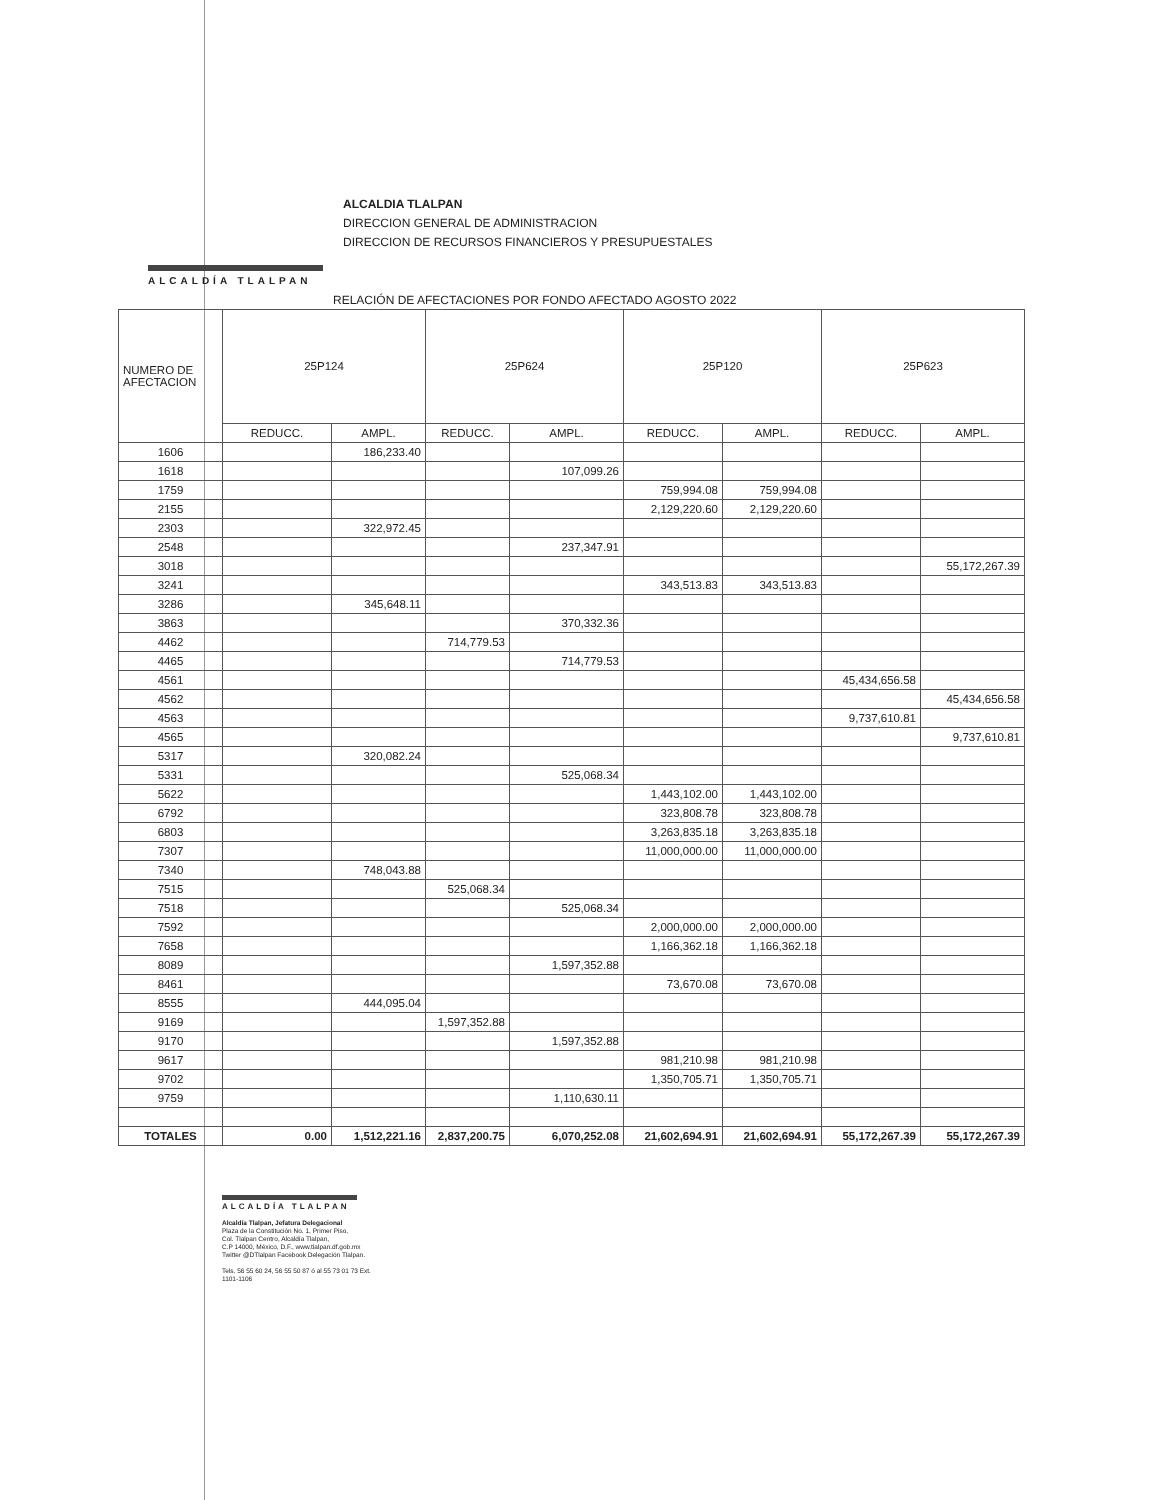ALCALDÍA TLALPAN
ALCALDIA TLALPAN
DIRECCION GENERAL DE ADMINISTRACION
DIRECCION DE RECURSOS FINANCIEROS Y PRESUPUESTALES
RELACIÓN DE AFECTACIONES POR FONDO AFECTADO AGOSTO 2022
| NUMERO DE AFECTACION | 25P124 | | 25P624 | | 25P120 | | 25P623 | |
| --- | --- | --- | --- | --- | --- | --- | --- | --- |
| | REDUCC. | AMPL. | REDUCC. | AMPL. | REDUCC. | AMPL. | REDUCC. | AMPL. |
| 1606 | | 186,233.40 | | | | | | |
| 1618 | | | | 107,099.26 | | | | |
| 1759 | | | | | 759,994.08 | 759,994.08 | | |
| 2155 | | | | | 2,129,220.60 | 2,129,220.60 | | |
| 2303 | | 322,972.45 | | | | | | |
| 2548 | | | | 237,347.91 | | | | |
| 3018 | | | | | | | | 55,172,267.39 |
| 3241 | | | | | 343,513.83 | 343,513.83 | | |
| 3286 | | 345,648.11 | | | | | | |
| 3863 | | | | 370,332.36 | | | | |
| 4462 | | | 714,779.53 | | | | | |
| 4465 | | | | 714,779.53 | | | | |
| 4561 | | | | | | | 45,434,656.58 | |
| 4562 | | | | | | | | 45,434,656.58 |
| 4563 | | | | | | | 9,737,610.81 | |
| 4565 | | | | | | | | 9,737,610.81 |
| 5317 | | 320,082.24 | | | | | | |
| 5331 | | | | 525,068.34 | | | | |
| 5622 | | | | | 1,443,102.00 | 1,443,102.00 | | |
| 6792 | | | | | 323,808.78 | 323,808.78 | | |
| 6803 | | | | | 3,263,835.18 | 3,263,835.18 | | |
| 7307 | | | | | 11,000,000.00 | 11,000,000.00 | | |
| 7340 | | 748,043.88 | | | | | | |
| 7515 | | | 525,068.34 | | | | | |
| 7518 | | | | 525,068.34 | | | | |
| 7592 | | | | | 2,000,000.00 | 2,000,000.00 | | |
| 7658 | | | | | 1,166,362.18 | 1,166,362.18 | | |
| 8089 | | | | 1,597,352.88 | | | | |
| 8461 | | | | | 73,670.08 | 73,670.08 | | |
| 8555 | | 444,095.04 | | | | | | |
| 9169 | | | 1,597,352.88 | | | | | |
| 9170 | | | | 1,597,352.88 | | | | |
| 9617 | | | | | 981,210.98 | 981,210.98 | | |
| 9702 | | | | | 1,350,705.71 | 1,350,705.71 | | |
| 9759 | | | | 1,110,630.11 | | | | |
| TOTALES | 0.00 | 1,512,221.16 | 2,837,200.75 | 6,070,252.08 | 21,602,694.91 | 21,602,694.91 | 55,172,267.39 | 55,172,267.39 |
ALCALDÍA TLALPAN
Alcaldía Tlalpan, Jefatura Delegacional
Plaza de la Constitución No. 1, Primer Piso,
Col. Tlalpan Centro, Alcaldía Tlalpan,
C.P 14000, México, D.F., www.tlalpan.df.gob.mx
Twitter @DTlalpan Facebook Delegación Tlalpan.
Tels. 56 55 60 24, 56 55 50 87 ó al 55 73 01 73 Ext.
1101-1106